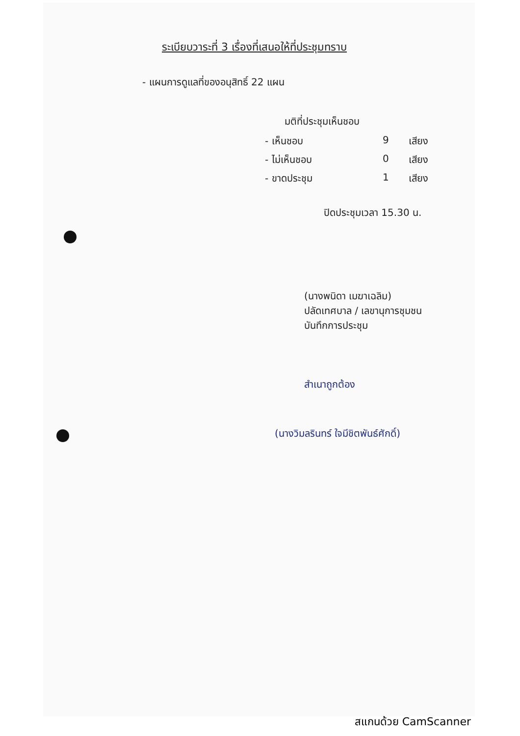ระเบียบวาระที่ 3 เรื่องที่เสนอให้ที่ประชุมทราบ
- แผนการดูแลที่ของอนุสิทธิ์ 22 แผน
มติที่ประชุมเห็นชอบ
- เห็นชอบ 9 เสียง
- ไม่เห็นชอบ 0 เสียง
- ขาดประชุม 1 เสียง
ปิดประชุมเวลา 15.30 น.
(นางพนิดา เมฆาเฉลิม)
ปลัดเทศบาล / เลขานุการชุมชน
บันทึกการประชุม
สำเนาถูกต้อง
(นางวิมลรินทร์ ใจมีชิตพันธ์ศักดิ์)
สแกนด้วย CamScanner